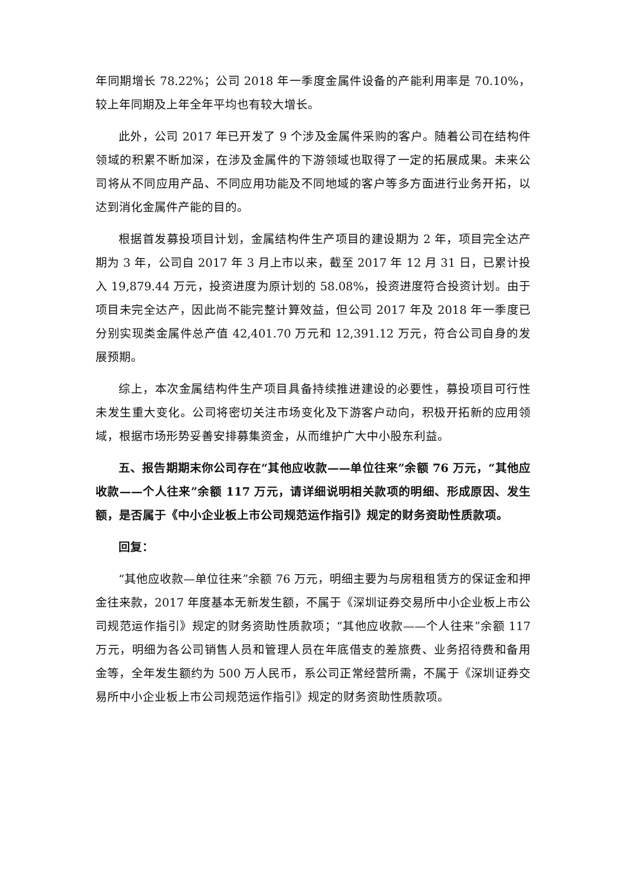年同期增长 78.22%；公司 2018 年一季度金属件设备的产能利用率是 70.10%，较上年同期及上年全年平均也有较大增长。
此外，公司 2017 年已开发了 9 个涉及金属件采购的客户。随着公司在结构件领域的积累不断加深，在涉及金属件的下游领域也取得了一定的拓展成果。未来公司将从不同应用产品、不同应用功能及不同地域的客户等多方面进行业务开拓，以达到消化金属件产能的目的。
根据首发募投项目计划，金属结构件生产项目的建设期为 2 年，项目完全达产期为 3 年，公司自 2017 年 3 月上市以来，截至 2017 年 12 月 31 日，已累计投入 19,879.44 万元，投资进度为原计划的 58.08%，投资进度符合投资计划。由于项目未完全达产，因此尚不能完整计算效益，但公司 2017 年及 2018 年一季度已分别实现类金属件总产值 42,401.70 万元和 12,391.12 万元，符合公司自身的发展预期。
综上，本次金属结构件生产项目具备持续推进建设的必要性，募投项目可行性未发生重大变化。公司将密切关注市场变化及下游客户动向，积极开拓新的应用领域，根据市场形势妥善安排募集资金，从而维护广大中小股东利益。
五、报告期期末你公司存在“其他应收款——单位往来”余额 76 万元，“其他应收款——个人往来”余额 117 万元，请详细说明相关款项的明细、形成原因、发生额，是否属于《中小企业板上市公司规范运作指引》规定的财务资助性质款项。
回复：
“其他应收款—单位往来”余额 76 万元，明细主要为与房租租赁方的保证金和押金往来款，2017 年度基本无新发生额，不属于《深圳证券交易所中小企业板上市公司规范运作指引》规定的财务资助性质款项；“其他应收款——个人往来”余额 117 万元，明细为各公司销售人员和管理人员在年底借支的差旅费、业务招待费和备用金等，全年发生额约为 500 万人民币，系公司正常经营所需，不属于《深圳证券交易所中小企业板上市公司规范运作指引》规定的财务资助性质款项。